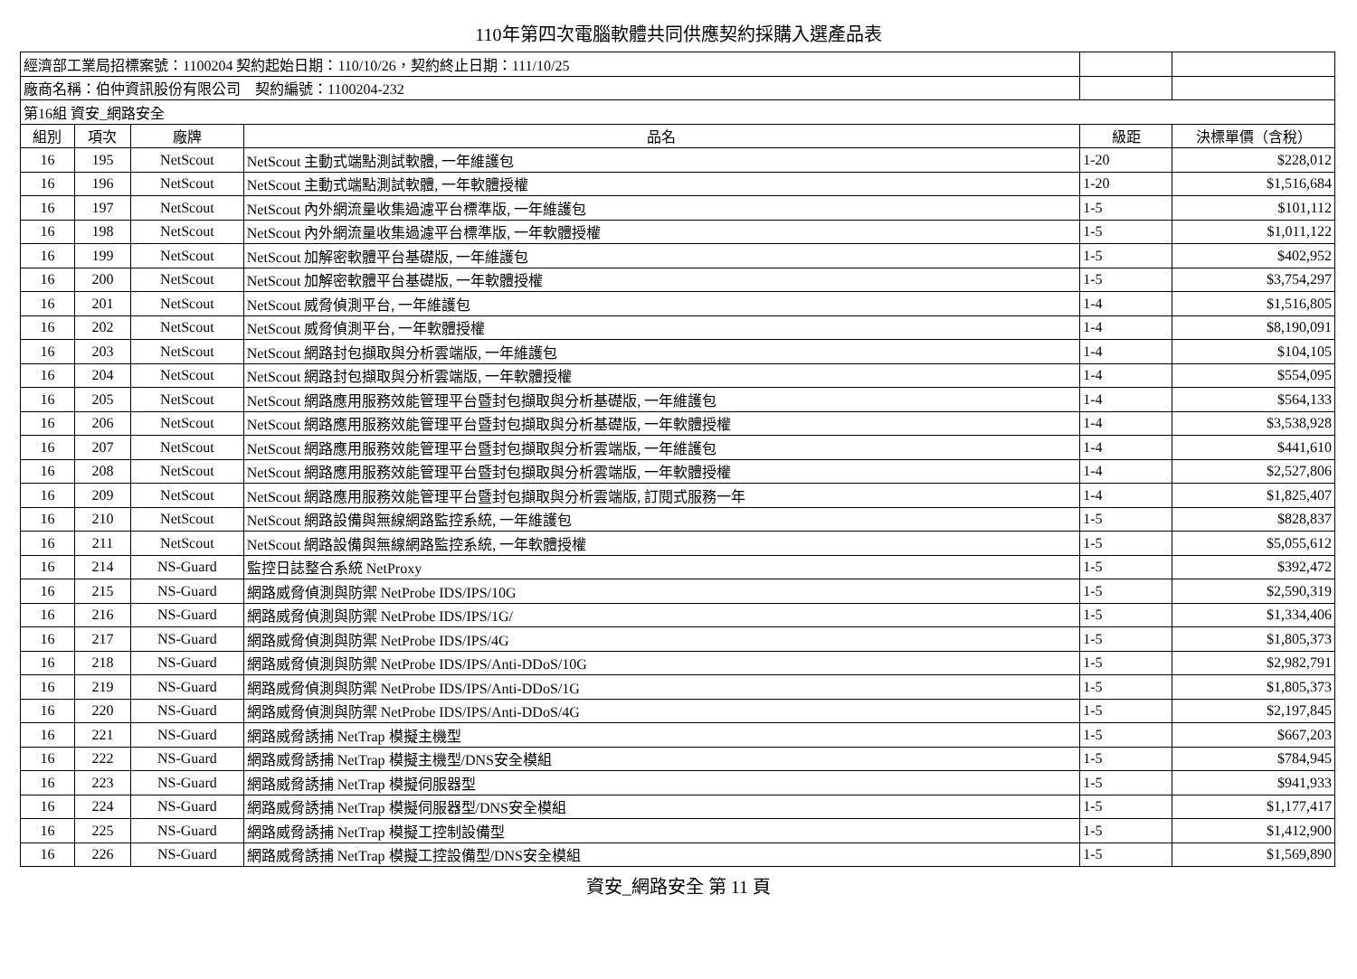110年第四次電腦軟體共同供應契約採購入選產品表
| 經濟部工業局招標案號：1100204 契約起始日期：110/10/26，契約終止日期：111/10/25 | | | | | |
| 廠商名稱：伯仲資訊股份有限公司 契約編號：1100204-232 | | | | | |
| 第16組 資安_網路安全 | | | | | |
| 組別 | 項次 | 廠牌 | 品名 | 級距 | 決標單價（含稅） |
| 16 | 195 | NetScout | NetScout 主動式端點測試軟體, 一年維護包 | 1-20 | $228,012 |
| 16 | 196 | NetScout | NetScout 主動式端點測試軟體, 一年軟體授權 | 1-20 | $1,516,684 |
| 16 | 197 | NetScout | NetScout 內外網流量收集過濾平台標準版, 一年維護包 | 1-5 | $101,112 |
| 16 | 198 | NetScout | NetScout 內外網流量收集過濾平台標準版, 一年軟體授權 | 1-5 | $1,011,122 |
| 16 | 199 | NetScout | NetScout 加解密軟體平台基礎版, 一年維護包 | 1-5 | $402,952 |
| 16 | 200 | NetScout | NetScout 加解密軟體平台基礎版, 一年軟體授權 | 1-5 | $3,754,297 |
| 16 | 201 | NetScout | NetScout 威脅偵測平台, 一年維護包 | 1-4 | $1,516,805 |
| 16 | 202 | NetScout | NetScout 威脅偵測平台, 一年軟體授權 | 1-4 | $8,190,091 |
| 16 | 203 | NetScout | NetScout 網路封包擷取與分析雲端版, 一年維護包 | 1-4 | $104,105 |
| 16 | 204 | NetScout | NetScout 網路封包擷取與分析雲端版, 一年軟體授權 | 1-4 | $554,095 |
| 16 | 205 | NetScout | NetScout 網路應用服務效能管理平台暨封包擷取與分析基礎版, 一年維護包 | 1-4 | $564,133 |
| 16 | 206 | NetScout | NetScout 網路應用服務效能管理平台暨封包擷取與分析基礎版, 一年軟體授權 | 1-4 | $3,538,928 |
| 16 | 207 | NetScout | NetScout 網路應用服務效能管理平台暨封包擷取與分析雲端版, 一年維護包 | 1-4 | $441,610 |
| 16 | 208 | NetScout | NetScout 網路應用服務效能管理平台暨封包擷取與分析雲端版, 一年軟體授權 | 1-4 | $2,527,806 |
| 16 | 209 | NetScout | NetScout 網路應用服務效能管理平台暨封包擷取與分析雲端版, 訂閱式服務一年 | 1-4 | $1,825,407 |
| 16 | 210 | NetScout | NetScout 網路設備與無線網路監控系統, 一年維護包 | 1-5 | $828,837 |
| 16 | 211 | NetScout | NetScout 網路設備與無線網路監控系統, 一年軟體授權 | 1-5 | $5,055,612 |
| 16 | 214 | NS-Guard | 監控日誌整合系統 NetProxy | 1-5 | $392,472 |
| 16 | 215 | NS-Guard | 網路威脅偵測與防禦 NetProbe IDS/IPS/10G | 1-5 | $2,590,319 |
| 16 | 216 | NS-Guard | 網路威脅偵測與防禦 NetProbe IDS/IPS/1G/ | 1-5 | $1,334,406 |
| 16 | 217 | NS-Guard | 網路威脅偵測與防禦 NetProbe IDS/IPS/4G | 1-5 | $1,805,373 |
| 16 | 218 | NS-Guard | 網路威脅偵測與防禦 NetProbe IDS/IPS/Anti-DDoS/10G | 1-5 | $2,982,791 |
| 16 | 219 | NS-Guard | 網路威脅偵測與防禦 NetProbe IDS/IPS/Anti-DDoS/1G | 1-5 | $1,805,373 |
| 16 | 220 | NS-Guard | 網路威脅偵測與防禦 NetProbe IDS/IPS/Anti-DDoS/4G | 1-5 | $2,197,845 |
| 16 | 221 | NS-Guard | 網路威脅誘捕 NetTrap 模擬主機型 | 1-5 | $667,203 |
| 16 | 222 | NS-Guard | 網路威脅誘捕 NetTrap 模擬主機型/DNS安全模組 | 1-5 | $784,945 |
| 16 | 223 | NS-Guard | 網路威脅誘捕 NetTrap 模擬伺服器型 | 1-5 | $941,933 |
| 16 | 224 | NS-Guard | 網路威脅誘捕 NetTrap 模擬伺服器型/DNS安全模組 | 1-5 | $1,177,417 |
| 16 | 225 | NS-Guard | 網路威脅誘捕 NetTrap 模擬工控制設備型 | 1-5 | $1,412,900 |
| 16 | 226 | NS-Guard | 網路威脅誘捕 NetTrap 模擬工控設備型/DNS安全模組 | 1-5 | $1,569,890 |
資安_網路安全 第 11 頁